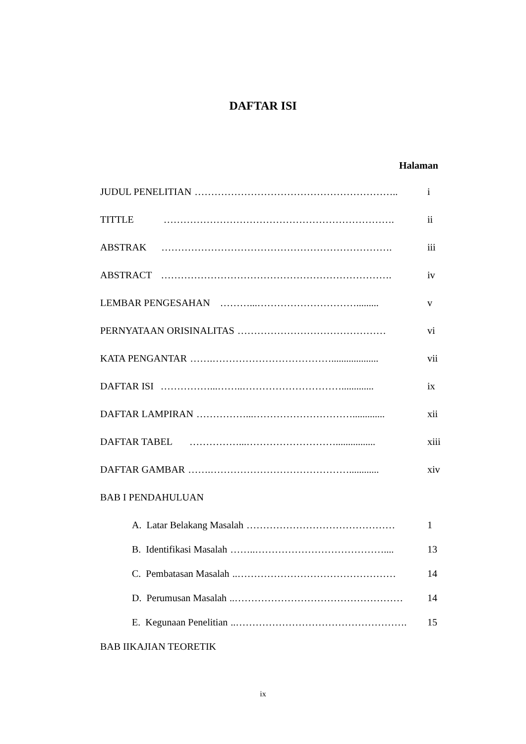DAFTAR ISI
Halaman
JUDUL PENELITIAN …………………………………………………….. i
TITTLE ……………………………………………………………. ii
ABSTRAK ……………………………………………………………. iii
ABSTRACT ……………………………………………………………. iv
LEMBAR PENGESAHAN ………...…………………………......... v
PERNYATAAN ORISINALITAS ……………………………………… vi
KATA PENGANTAR …….………………………………................... vii
DAFTAR ISI ……………...……..…………………………............. ix
DAFTAR LAMPIRAN ……………...…………………………............. xii
DAFTAR TABEL ……………...………………………................ xiii
DAFTAR GAMBAR …….……………………………………............ xiv
BAB I PENDAHULUAN
A. Latar Belakang Masalah ……………………………………… 1
B. Identifikasi Masalah ……..………………………………….... 13
C. Pembatasan Masalah..………………………………………… 14
D. Perumusan Masalah..…………………………………………… 14
E. Kegunaan Penelitian..……………………………………………. 15
BAB IIKAJIAN TEORETIK
ix